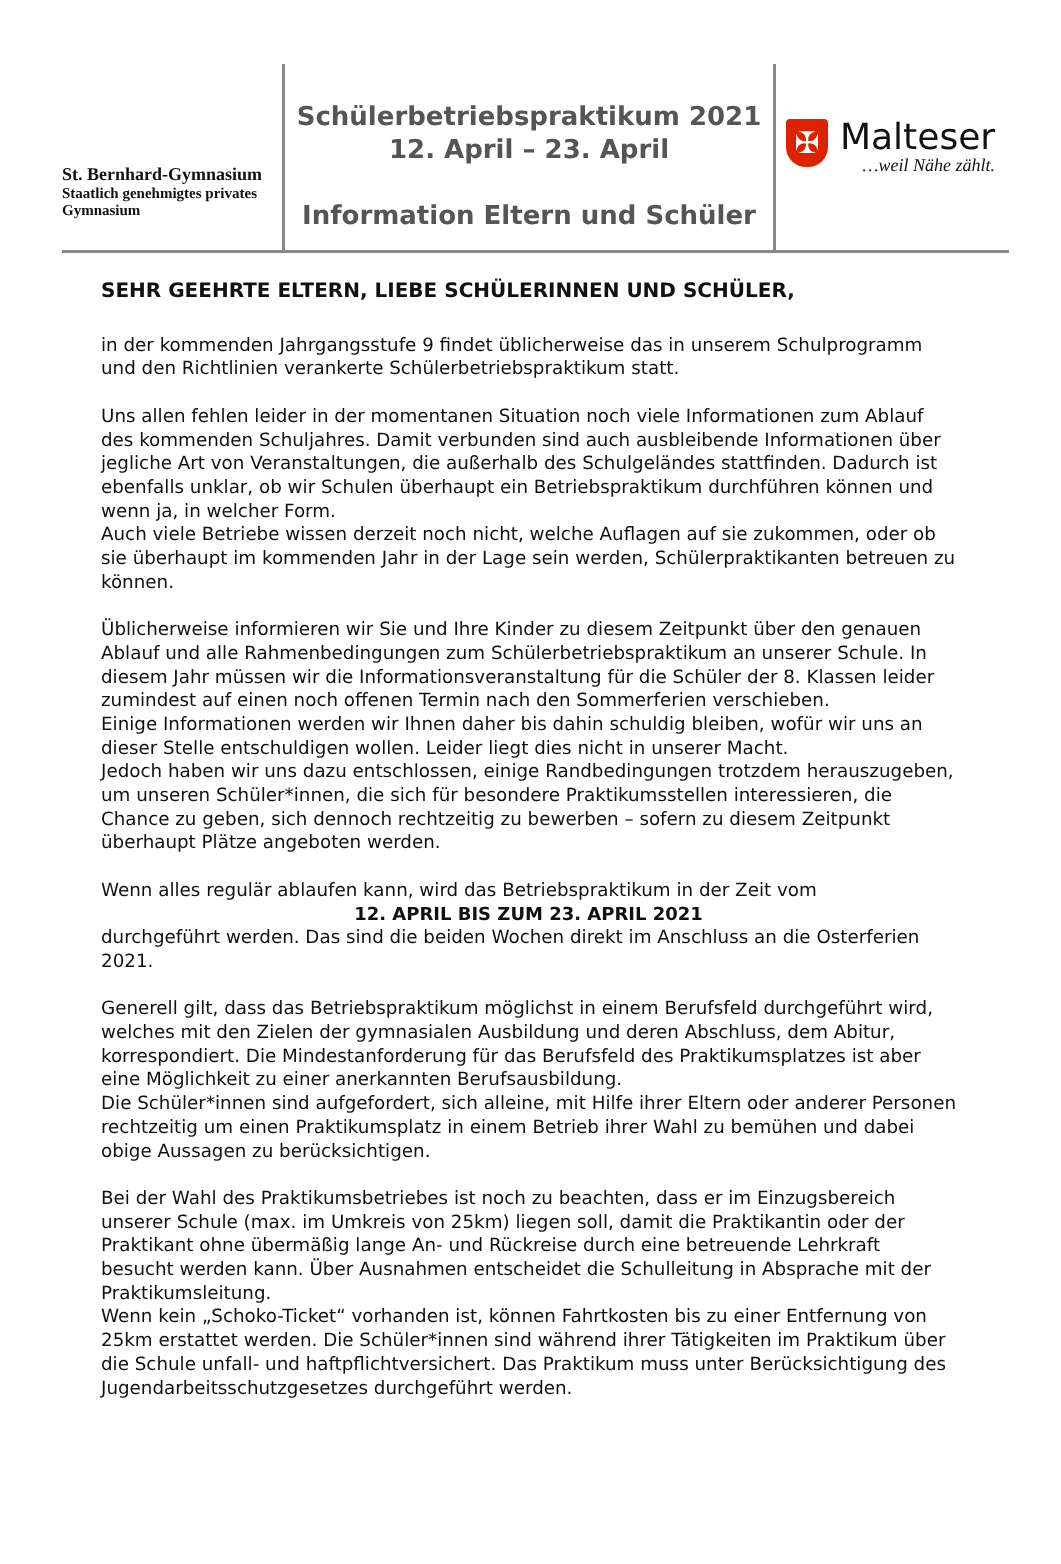St. Bernhard-Gymnasium
Staatlich genehmigtes privates Gymnasium
Schülerbetriebspraktikum 2021
12. April – 23. April
Information Eltern und Schüler
✠
Malteser
…weil Nähe zählt.
SEHR GEEHRTE ELTERN, LIEBE SCHÜLERINNEN UND SCHÜLER,
in der kommenden Jahrgangsstufe 9 findet üblicherweise das in unserem Schulprogramm und den Richtlinien verankerte Schülerbetriebspraktikum statt.
Uns allen fehlen leider in der momentanen Situation noch viele Informationen zum Ablauf des kommenden Schuljahres. Damit verbunden sind auch ausbleibende Informationen über jegliche Art von Veranstaltungen, die außerhalb des Schulgeländes stattfinden. Dadurch ist ebenfalls unklar, ob wir Schulen überhaupt ein Betriebspraktikum durchführen können und wenn ja, in welcher Form.
Auch viele Betriebe wissen derzeit noch nicht, welche Auflagen auf sie zukommen, oder ob sie überhaupt im kommenden Jahr in der Lage sein werden, Schülerpraktikanten betreuen zu können.
Üblicherweise informieren wir Sie und Ihre Kinder zu diesem Zeitpunkt über den genauen Ablauf und alle Rahmenbedingungen zum Schülerbetriebspraktikum an unserer Schule. In diesem Jahr müssen wir die Informationsveranstaltung für die Schüler der 8. Klassen leider zumindest auf einen noch offenen Termin nach den Sommerferien verschieben.
Einige Informationen werden wir Ihnen daher bis dahin schuldig bleiben, wofür wir uns an dieser Stelle entschuldigen wollen. Leider liegt dies nicht in unserer Macht.
Jedoch haben wir uns dazu entschlossen, einige Randbedingungen trotzdem herauszugeben, um unseren Schüler*innen, die sich für besondere Praktikumsstellen interessieren, die Chance zu geben, sich dennoch rechtzeitig zu bewerben – sofern zu diesem Zeitpunkt überhaupt Plätze angeboten werden.
Wenn alles regulär ablaufen kann, wird das Betriebspraktikum in der Zeit vom
12. APRIL BIS ZUM 23. APRIL 2021
durchgeführt werden. Das sind die beiden Wochen direkt im Anschluss an die Osterferien 2021.
Generell gilt, dass das Betriebspraktikum möglichst in einem Berufsfeld durchgeführt wird, welches mit den Zielen der gymnasialen Ausbildung und deren Abschluss, dem Abitur, korrespondiert. Die Mindestanforderung für das Berufsfeld des Praktikumsplatzes ist aber eine Möglichkeit zu einer anerkannten Berufsausbildung.
Die Schüler*innen sind aufgefordert, sich alleine, mit Hilfe ihrer Eltern oder anderer Personen rechtzeitig um einen Praktikumsplatz in einem Betrieb ihrer Wahl zu bemühen und dabei obige Aussagen zu berücksichtigen.
Bei der Wahl des Praktikumsbetriebes ist noch zu beachten, dass er im Einzugsbereich unserer Schule (max. im Umkreis von 25km) liegen soll, damit die Praktikantin oder der Praktikant ohne übermäßig lange An- und Rückreise durch eine betreuende Lehrkraft besucht werden kann. Über Ausnahmen entscheidet die Schulleitung in Absprache mit der Praktikumsleitung.
Wenn kein „Schoko-Ticket“ vorhanden ist, können Fahrtkosten bis zu einer Entfernung von 25km erstattet werden. Die Schüler*innen sind während ihrer Tätigkeiten im Praktikum über die Schule unfall- und haftpflichtversichert. Das Praktikum muss unter Berücksichtigung des Jugendarbeitsschutzgesetzes durchgeführt werden.